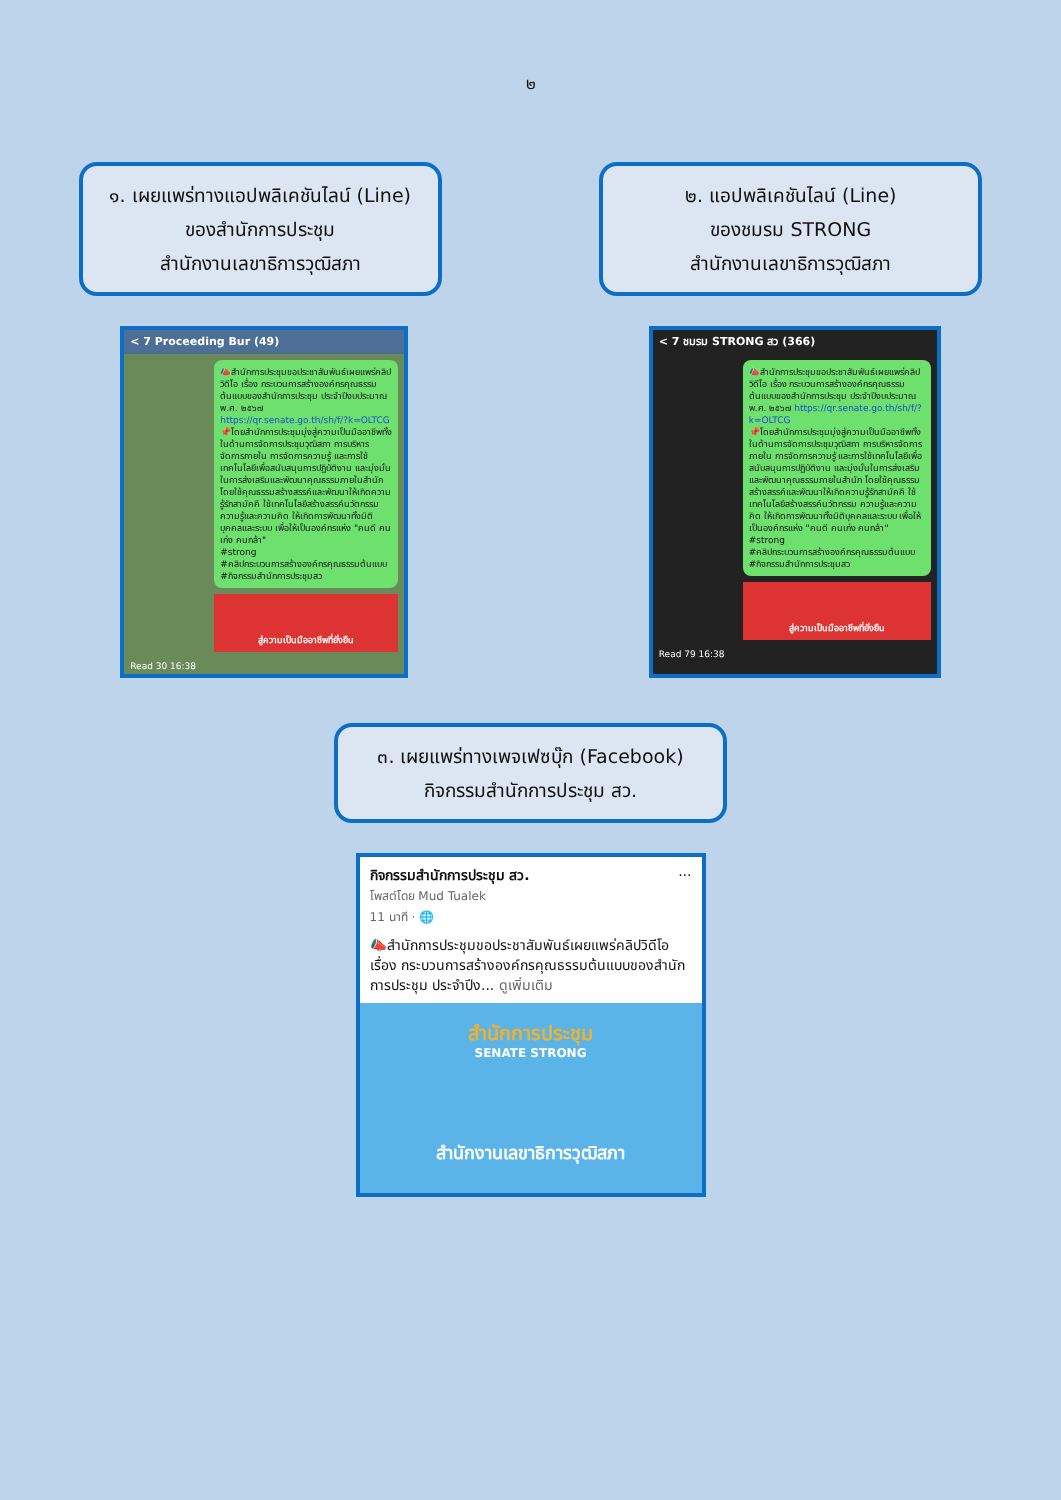๒
๑. เผยแพร่ทางแอปพลิเคชันไลน์ (Line)
ของสำนักการประชุม
สำนักงานเลขาธิการวุฒิสภา
๒. แอปพลิเคชันไลน์ (Line)
ของชมรม STRONG
สำนักงานเลขาธิการวุฒิสภา
< 7 Proceeding Bur (49)
📣สำนักการประชุมขอประชาสัมพันธ์เผยแพร่คลิปวิดีโอ เรื่อง กระบวนการสร้างองค์กรคุณธรรมต้นแบบของสำนักการประชุม ประจำปีงบประมาณ พ.ศ. ๒๕๖๗ https://qr.senate.go.th/sh/f/?k=OLTCG
📌โดยสำนักการประชุมมุ่งสู่ความเป็นมืออาชีพทั้งในด้านการจัดการประชุมวุฒิสภา การบริหารจัดการภายใน การจัดการความรู้ และการใช้เทคโนโลยีเพื่อสนับสนุนการปฏิบัติงาน และมุ่งมั่นในการส่งเสริมและพัฒนาคุณธรรมภายในสำนัก โดยใช้คุณธรรมสร้างสรรค์และพัฒนาให้เกิดความรู้รักสามัคคี ใช้เทคโนโลยีสร้างสรรค์นวัตกรรม ความรู้และความคิด ให้เกิดการพัฒนาทั้งมิติบุคคลและระบบ เพื่อให้เป็นองค์กรแห่ง "คนดี คนเก่ง คนกล้า"
#strong
#คลิปกระบวนการสร้างองค์กรคุณธรรมต้นแบบ
#กิจกรรมสำนักการประชุมสว
สู่ความเป็นมืออาชีพที่ยั่งยืน
Read 30 16:38
< 7 ชมรม STRONG สว (366)
📣สำนักการประชุมขอประชาสัมพันธ์เผยแพร่คลิปวิดีโอ เรื่อง กระบวนการสร้างองค์กรคุณธรรมต้นแบบของสำนักการประชุม ประจำปีงบประมาณ พ.ศ. ๒๕๖๗ https://qr.senate.go.th/sh/f/?k=OLTCG
📌โดยสำนักการประชุมมุ่งสู่ความเป็นมืออาชีพทั้งในด้านการจัดการประชุมวุฒิสภา การบริหารจัดการภายใน การจัดการความรู้ และการใช้เทคโนโลยีเพื่อสนับสนุนการปฏิบัติงาน และมุ่งมั่นในการส่งเสริมและพัฒนาคุณธรรมภายในสำนัก โดยใช้คุณธรรมสร้างสรรค์และพัฒนาให้เกิดความรู้รักสามัคคี ใช้เทคโนโลยีสร้างสรรค์นวัตกรรม ความรู้และความคิด ให้เกิดการพัฒนาทั้งมิติบุคคลและระบบ เพื่อให้เป็นองค์กรแห่ง "คนดี คนเก่ง คนกล้า"
#strong
#คลิปกระบวนการสร้างองค์กรคุณธรรมต้นแบบ
#กิจกรรมสำนักการประชุมสว
สู่ความเป็นมืออาชีพที่ยั่งยืน
Read 79 16:38
๓. เผยแพร่ทางเพจเฟซบุ๊ก (Facebook)
กิจกรรมสำนักการประชุม สว.
กิจกรรมสำนักการประชุม สว. ···
โพสต์โดย Mud Tualek
11 นาที · 🌐
📣สำนักการประชุมขอประชาสัมพันธ์เผยแพร่คลิปวิดีโอ เรื่อง กระบวนการสร้างองค์กรคุณธรรมต้นแบบของสำนักการประชุม ประจำปีง... ดูเพิ่มเติม
สำนักการประชุม
SENATE STRONG
สำนักงานเลขาธิการวุฒิสภา